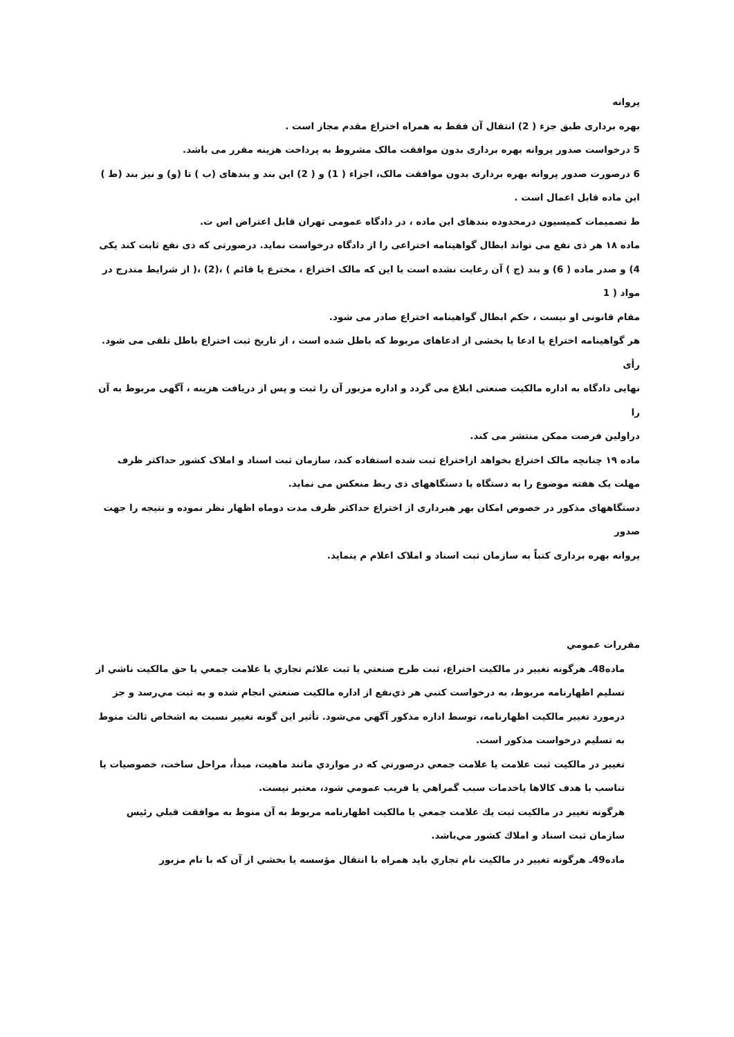پروانه
بهره برداری طبق جزء ( 2) انتقال آن فقط به همراه اختراع مقدم مجاز است .
5 درخواست صدور پروانه بهره برداری بدون موافقت مالک مشروط به پرداخت هزینه مقرر می باشد.
6 درصورت صدور پروانه بهره برداری بدون موافقت مالک، اجزاء ( 1) و ( 2) این بند و بندهای (ب ) تا (و) و نیز بند (ط )
این ماده قابل اعمال است .
ط تصمیمات کمیسیون درمحدوده بندهای این ماده ، در دادگاه عمومی تهران قابل اعتراض اس ت.
ماده ۱۸ هر ذی نفع می تواند ابطال گواهینامه اختراعی را از دادگاه درخواست نماید. درصورتی که ذی نفع ثابت کند یکی
4) و صدر ماده ( 6) و بند (ج ) آن رعایت نشده است یا این که مالک اختراع ، مخترع یا قائم ) ،(2) ،( از شرایط مندرج در مواد ( 1
مقام قانونی او نیست ، حکم ابطال گواهینامه اختراع صادر می شود.
هر گواهینامه اختراع یا ادعا یا بخشی از ادعاهای مربوط که باطل شده است ، از تاریخ ثبت اختراع باطل تلقی می شود. رأی
نهایی دادگاه به اداره مالکیت صنعتی ابلاغ می گردد و اداره مزبور آن را ثبت و پس از دریافت هزینه ، آگهی مربوط به آن را
دراولین فرصت ممکن منتشر می کند.
ماده ۱۹ چنانچه مالک اختراع بخواهد ازاختراع ثبت شده استفاده کند، سازمان ثبت اسناد و املاک کشور حداکثر ظرف
مهلت یک هفته موضوع را به دستگاه یا دستگاههای ذی ربط منعکس می نماید.
دستگاههای مذکور در خصوص امکان بهر هبرداری از اختراع حداکثر ظرف مدت دوماه اظهار نظر نموده و نتیجه را جهت صدور
پروانه بهره برداری کتباً به سازمان ثبت اسناد و املاک اعلام م ینماید.
مقررات عمومي
ماده48ـ هرگونه تغيير در مالكيت اختراع، ثبت طرح صنعتي يا ثبت علائم تجاري يا علامت جمعي يا حق مالكيت ناشي از تسليم اظهارنامه مربوط، به درخواست كتبي هر ذي‌نفع از اداره مالكيت صنعتي انجام شده و به ثبت مي‌رسد و جز درمورد تغيير مالكيت اظهارنامه، توسط اداره مذكور آگهي مي‌شود. تأثير اين گونه تغيير نسبت به اشخاص ثالث منوط به تسليم درخواست مذكور است.
تغيير در مالكيت ثبت علامت يا علامت جمعي درصورتي كه در مواردي مانند ماهيت، مبدأ، مراحل ساخت، خصوصيات يا تناسب با هدف كالاها ياخدمات سبب گمراهي يا فريب عمومي شود، معتبر نيست.
هرگونه تغيير در مالكيت ثبت يك علامت جمعي يا مالكيت اظهارنامه مربوط به آن منوط به موافقت قبلي رئيس سازمان ثبت اسناد و املاك كشور مي‌باشد.
ماده49ـ هرگونه تغيير در مالكيت نام تجاري بايد همراه با انتقال مؤسسه يا بخشي از آن كه با نام مزبور